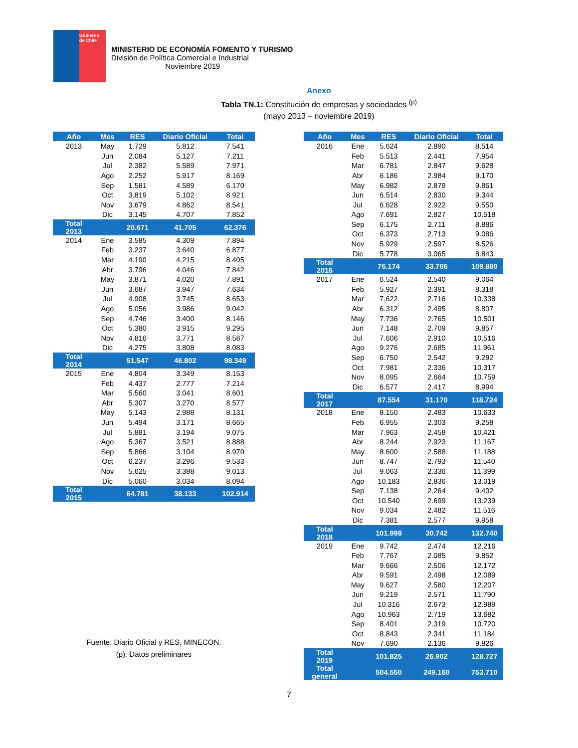Gobierno
de Chile
MINISTERIO DE ECONOMÍA FOMENTO Y TURISMO
División de Política Comercial e Industrial
Noviembre 2019
Anexo
Tabla TN.1: Constitución de empresas y sociedades <sup>(p)</sup>
(mayo 2013 – noviembre 2019)
| Año | Mes | RES | Diario Oficial | Total |
| --- | --- | --- | --- | --- |
| 2013 | May | 1.729 | 5.812 | 7.541 |
| | Jun | 2.084 | 5.127 | 7.211 |
| | Jul | 2.382 | 5.589 | 7.971 |
| | Ago | 2.252 | 5.917 | 8.169 |
| | Sep | 1.581 | 4.589 | 6.170 |
| | Oct | 3.819 | 5.102 | 8.921 |
| | Nov | 3.679 | 4.862 | 8.541 |
| | Dic | 3.145 | 4.707 | 7.852 |
| Total 2013 | | 20.671 | 41.705 | 62.376 |
| 2014 | Ene | 3.585 | 4.309 | 7.894 |
| | Feb | 3.237 | 3.640 | 6.877 |
| | Mar | 4.190 | 4.215 | 8.405 |
| | Abr | 3.796 | 4.046 | 7.842 |
| | May | 3.871 | 4.020 | 7.891 |
| | Jun | 3.687 | 3.947 | 7.634 |
| | Jul | 4.908 | 3.745 | 8.653 |
| | Ago | 5.056 | 3.986 | 9.042 |
| | Sep | 4.746 | 3.400 | 8.146 |
| | Oct | 5.380 | 3.915 | 9.295 |
| | Nov | 4.816 | 3.771 | 8.587 |
| | Dic | 4.275 | 3.808 | 8.083 |
| Total 2014 | | 51.547 | 46.802 | 98.349 |
| 2015 | Ene | 4.804 | 3.349 | 8.153 |
| | Feb | 4.437 | 2.777 | 7.214 |
| | Mar | 5.560 | 3.041 | 8.601 |
| | Abr | 5.307 | 3.270 | 8.577 |
| | May | 5.143 | 2.988 | 8.131 |
| | Jun | 5.494 | 3.171 | 8.665 |
| | Jul | 5.881 | 3.194 | 9.075 |
| | Ago | 5.367 | 3.521 | 8.888 |
| | Sep | 5.866 | 3.104 | 8.970 |
| | Oct | 6.237 | 3.296 | 9.533 |
| | Nov | 5.625 | 3.388 | 9.013 |
| | Dic | 5.060 | 3.034 | 8.094 |
| Total 2015 | | 64.781 | 38.133 | 102.914 |
Fuente: Diario Oficial y RES, MINECON.
(p): Datos preliminares
| Año | Mes | RES | Diario Oficial | Total |
| --- | --- | --- | --- | --- |
| 2016 | Ene | 5.624 | 2.890 | 8.514 |
| | Feb | 5.513 | 2.441 | 7.954 |
| | Mar | 6.781 | 2.847 | 9.628 |
| | Abr | 6.186 | 2.984 | 9.170 |
| | May | 6.982 | 2.879 | 9.861 |
| | Jun | 6.514 | 2.830 | 9.344 |
| | Jul | 6.628 | 2.922 | 9.550 |
| | Ago | 7.691 | 2.827 | 10.518 |
| | Sep | 6.175 | 2.711 | 8.886 |
| | Oct | 6.373 | 2.713 | 9.086 |
| | Nov | 5.929 | 2.597 | 8.526 |
| | Dic | 5.778 | 3.065 | 8.843 |
| Total 2016 | | 76.174 | 33.706 | 109.880 |
| 2017 | Ene | 6.524 | 2.540 | 9.064 |
| | Feb | 5.927 | 2.391 | 8.318 |
| | Mar | 7.622 | 2.716 | 10.338 |
| | Abr | 6.312 | 2.495 | 8.807 |
| | May | 7.736 | 2.765 | 10.501 |
| | Jun | 7.148 | 2.709 | 9.857 |
| | Jul | 7.606 | 2.910 | 10.516 |
| | Ago | 9.276 | 2.685 | 11.961 |
| | Sep | 6.750 | 2.542 | 9.292 |
| | Oct | 7.981 | 2.336 | 10.317 |
| | Nov | 8.095 | 2.664 | 10.759 |
| | Dic | 6.577 | 2.417 | 8.994 |
| Total 2017 | | 87.554 | 31.170 | 118.724 |
| 2018 | Ene | 8.150 | 2.483 | 10.633 |
| | Feb | 6.955 | 2.303 | 9.258 |
| | Mar | 7.963 | 2.458 | 10.421 |
| | Abr | 8.244 | 2.923 | 11.167 |
| | May | 8.600 | 2.588 | 11.188 |
| | Jun | 8.747 | 2.793 | 11.540 |
| | Jul | 9.063 | 2.336 | 11.399 |
| | Ago | 10.183 | 2.836 | 13.019 |
| | Sep | 7.138 | 2.264 | 9.402 |
| | Oct | 10.540 | 2.699 | 13.239 |
| | Nov | 9.034 | 2.482 | 11.516 |
| | Dic | 7.381 | 2.577 | 9.958 |
| Total 2018 | | 101.998 | 30.742 | 132.740 |
| 2019 | Ene | 9.742 | 2.474 | 12.216 |
| | Feb | 7.767 | 2.085 | 9.852 |
| | Mar | 9.666 | 2.506 | 12.172 |
| | Abr | 9.591 | 2.498 | 12.089 |
| | May | 9.627 | 2.580 | 12.207 |
| | Jun | 9.219 | 2.571 | 11.790 |
| | Jul | 10.316 | 2.673 | 12.989 |
| | Ago | 10.963 | 2.719 | 13.682 |
| | Sep | 8.401 | 2.319 | 10.720 |
| | Oct | 8.843 | 2.341 | 11.184 |
| | Nov | 7.690 | 2.136 | 9.826 |
| Total 2019 | | 101.825 | 26.902 | 128.727 |
| Total general | | 504.550 | 249.160 | 753.710 |
7